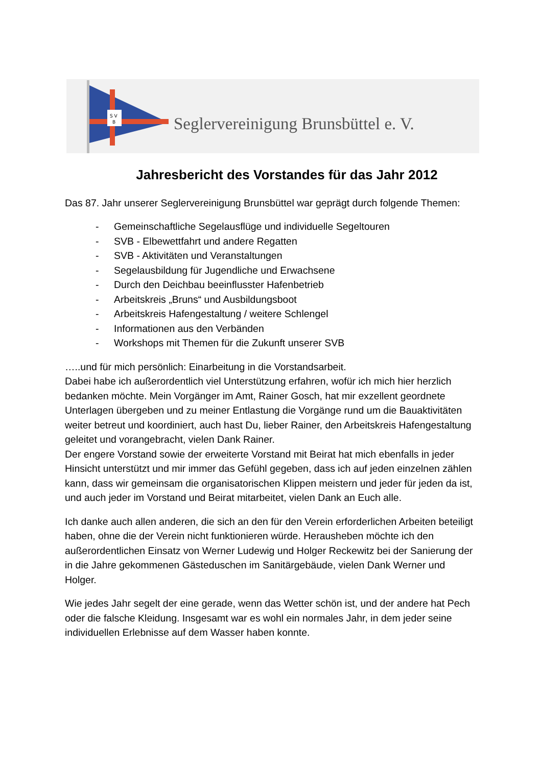S V
B
Seglervereinigung Brunsbüttel e. V.
Jahresbericht des Vorstandes für das Jahr 2012
Das 87. Jahr unserer Seglervereinigung Brunsbüttel war geprägt durch folgende Themen:
- Gemeinschaftliche Segelausflüge und individuelle Segeltouren
- SVB - Elbewettfahrt und andere Regatten
- SVB - Aktivitäten und Veranstaltungen
- Segelausbildung für Jugendliche und Erwachsene
- Durch den Deichbau beeinflusster Hafenbetrieb
- Arbeitskreis „Bruns“ und Ausbildungsboot
- Arbeitskreis Hafengestaltung / weitere Schlengel
- Informationen aus den Verbänden
- Workshops mit Themen für die Zukunft unserer SVB
…..und für mich persönlich: Einarbeitung in die Vorstandsarbeit.
Dabei habe ich außerordentlich viel Unterstützung erfahren, wofür ich mich hier herzlich bedanken möchte. Mein Vorgänger im Amt, Rainer Gosch, hat mir exzellent geordnete Unterlagen übergeben und zu meiner Entlastung die Vorgänge rund um die Bauaktivitäten weiter betreut und koordiniert, auch hast Du, lieber Rainer, den Arbeitskreis Hafengestaltung geleitet und vorangebracht, vielen Dank Rainer.
Der engere Vorstand sowie der erweiterte Vorstand mit Beirat hat mich ebenfalls in jeder Hinsicht unterstützt und mir immer das Gefühl gegeben, dass ich auf jeden einzelnen zählen kann, dass wir gemeinsam die organisatorischen Klippen meistern und jeder für jeden da ist, und auch jeder im Vorstand und Beirat mitarbeitet, vielen Dank an Euch alle.
Ich danke auch allen anderen, die sich an den für den Verein erforderlichen Arbeiten beteiligt haben, ohne die der Verein nicht funktionieren würde. Herausheben möchte ich den außerordentlichen Einsatz von Werner Ludewig und Holger Reckewitz bei der Sanierung der in die Jahre gekommenen Gästeduschen im Sanitärgebäude, vielen Dank Werner und Holger.
Wie jedes Jahr segelt der eine gerade, wenn das Wetter schön ist, und der andere hat Pech oder die falsche Kleidung. Insgesamt war es wohl ein normales Jahr, in dem jeder seine individuellen Erlebnisse auf dem Wasser haben konnte.